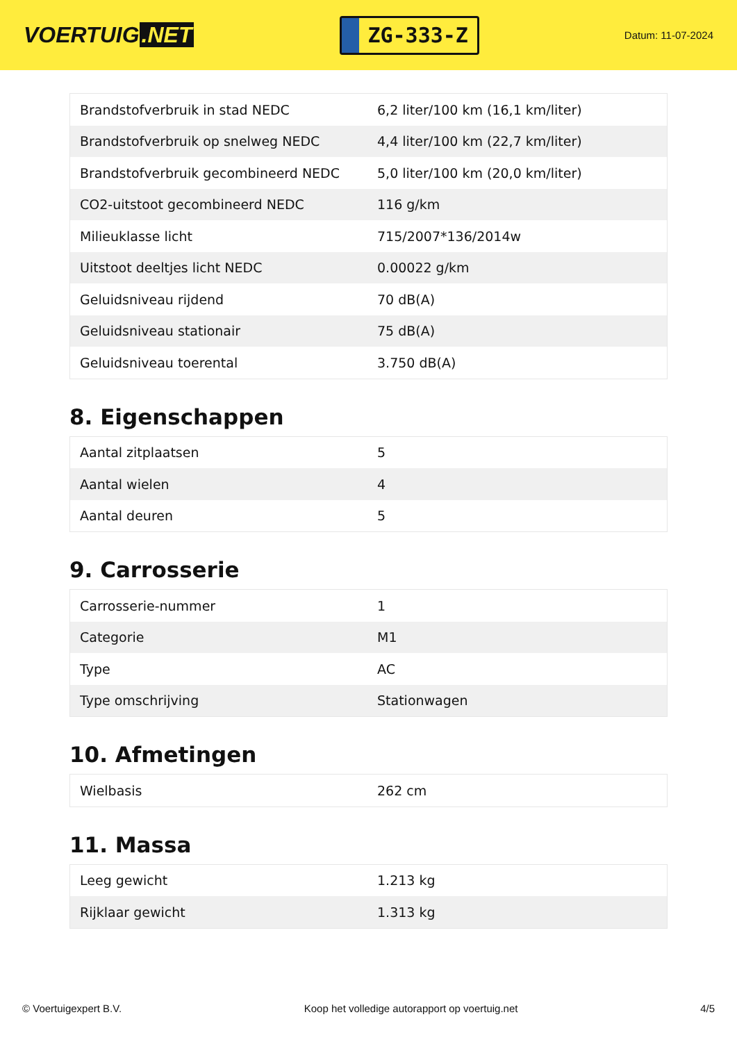VOERTUIG.NET
ZG-333-Z
Datum: 11-07-2024
| Brandstofverbruik in stad NEDC | 6,2 liter/100 km (16,1 km/liter) |
| Brandstofverbruik op snelweg NEDC | 4,4 liter/100 km (22,7 km/liter) |
| Brandstofverbruik gecombineerd NEDC | 5,0 liter/100 km (20,0 km/liter) |
| CO2-uitstoot gecombineerd NEDC | 116 g/km |
| Milieuklasse licht | 715/2007*136/2014w |
| Uitstoot deeltjes licht NEDC | 0.00022 g/km |
| Geluidsniveau rijdend | 70 dB(A) |
| Geluidsniveau stationair | 75 dB(A) |
| Geluidsniveau toerental | 3.750 dB(A) |
8. Eigenschappen
| Aantal zitplaatsen | 5 |
| Aantal wielen | 4 |
| Aantal deuren | 5 |
9. Carrosserie
| Carrosserie-nummer | 1 |
| Categorie | M1 |
| Type | AC |
| Type omschrijving | Stationwagen |
10. Afmetingen
| Wielbasis | 262 cm |
11. Massa
| Leeg gewicht | 1.213 kg |
| Rijklaar gewicht | 1.313 kg |
© Voertuigexpert B.V. Koop het volledige autorapport op voertuig.net 4/5